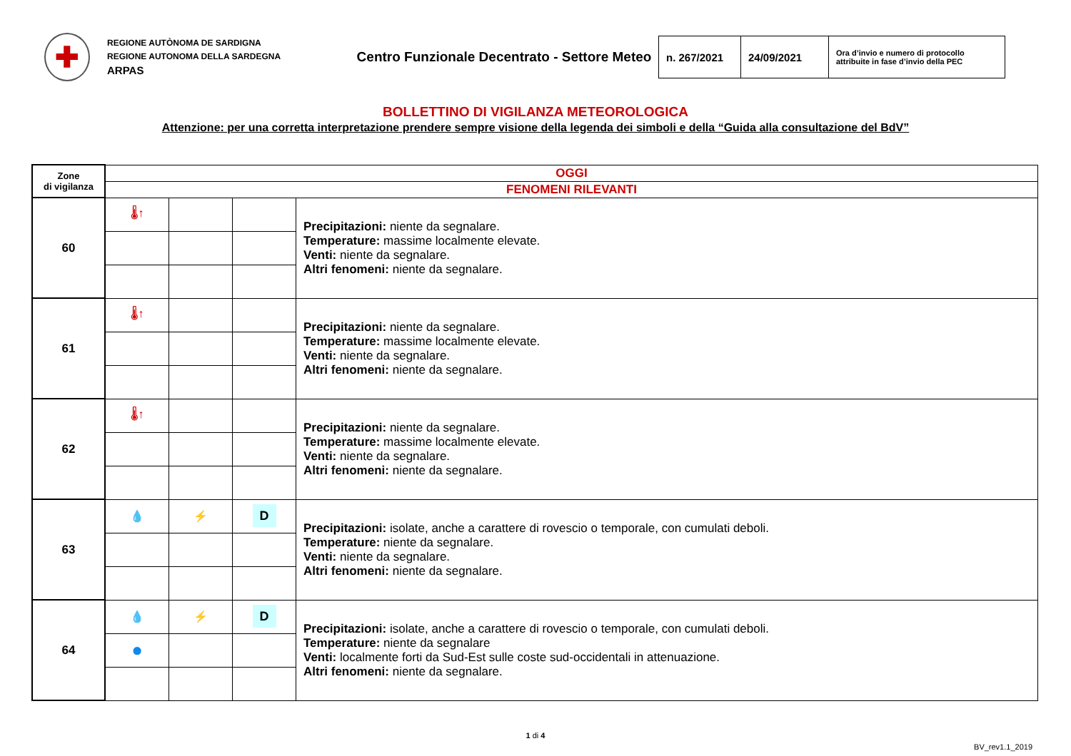✚
REGIONE AUTÒNOMA DE SARDIGNA
REGIONE AUTONOMA DELLA SARDEGNA
ARPAS
Centro Funzionale Decentrato - Settore Meteo
| n. 267/2021 | 24/09/2021 | Ora d’invio e numero di protocollo attribuite in fase d’invio della PEC |
BOLLETTINO DI VIGILANZA METEOROLOGICA
Attenzione: per una corretta interpretazione prendere sempre visione della legenda dei simboli e della “Guida alla consultazione del BdV”
| Zone di vigilanza | OGGI | | | |
| --- | --- | --- | --- | --- |
| | FENOMENI RILEVANTI | | | |
| 60 | 🌡↑ | | | Precipitazioni: niente da segnalare. Temperature: massime localmente elevate. Venti: niente da segnalare. Altri fenomeni: niente da segnalare. |
| 61 | 🌡↑ | | | Precipitazioni: niente da segnalare. Temperature: massime localmente elevate. Venti: niente da segnalare. Altri fenomeni: niente da segnalare. |
| 62 | 🌡↑ | | | Precipitazioni: niente da segnalare. Temperature: massime localmente elevate. Venti: niente da segnalare. Altri fenomeni: niente da segnalare. |
| 63 | 💧 | ⚡ | D | Precipitazioni: isolate, anche a carattere di rovescio o temporale, con cumulati deboli. Temperature: niente da segnalare. Venti: niente da segnalare. Altri fenomeni: niente da segnalare. |
| 64 | 💧 | ⚡ | D | Precipitazioni: isolate, anche a carattere di rovescio o temporale, con cumulati deboli. Temperature: niente da segnalare Venti: localmente forti da Sud-Est sulle coste sud-occidentali in attenuazione. Altri fenomeni: niente da segnalare. |
| | ● | | | |
1 di 4
BV_rev1.1_2019